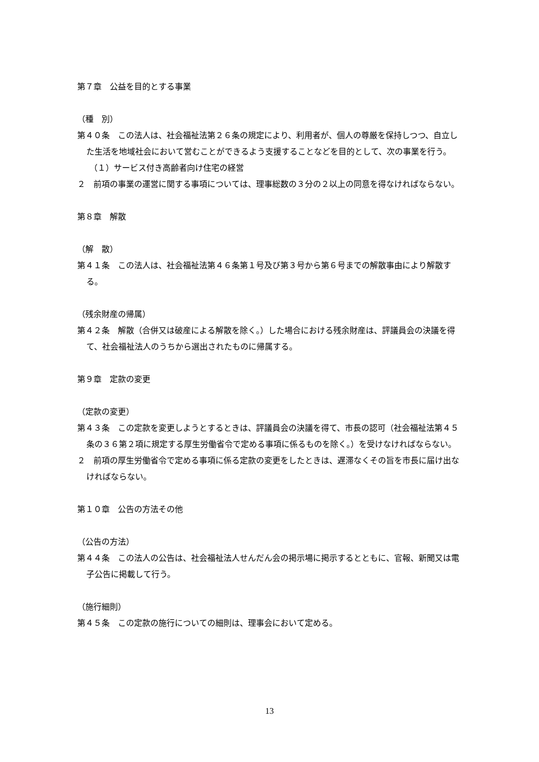第７章　公益を目的とする事業
（種　別）
第４０条　この法人は、社会福祉法第２６条の規定により、利用者が、個人の尊厳を保持しつつ、自立した生活を地域社会において営むことができるよう支援することなどを目的として、次の事業を行う。
（１）サービス付き高齢者向け住宅の経営
２　前項の事業の運営に関する事項については、理事総数の３分の２以上の同意を得なければならない。
第８章　解散
（解　散）
第４１条　この法人は、社会福祉法第４６条第１号及び第３号から第６号までの解散事由により解散する。
（残余財産の帰属）
第４２条　解散（合併又は破産による解散を除く。）した場合における残余財産は、評議員会の決議を得て、社会福祉法人のうちから選出されたものに帰属する。
第９章　定款の変更
（定款の変更）
第４３条　この定款を変更しようとするときは、評議員会の決議を得て、市長の認可（社会福祉法第４５条の３６第２項に規定する厚生労働省令で定める事項に係るものを除く。）を受けなければならない。
２　前項の厚生労働省令で定める事項に係る定款の変更をしたときは、遅滞なくその旨を市長に届け出なければならない。
第１０章　公告の方法その他
（公告の方法）
第４４条　この法人の公告は、社会福祉法人せんだん会の掲示場に掲示するとともに、官報、新聞又は電子公告に掲載して行う。
（施行細則）
第４５条　この定款の施行についての細則は、理事会において定める。
13